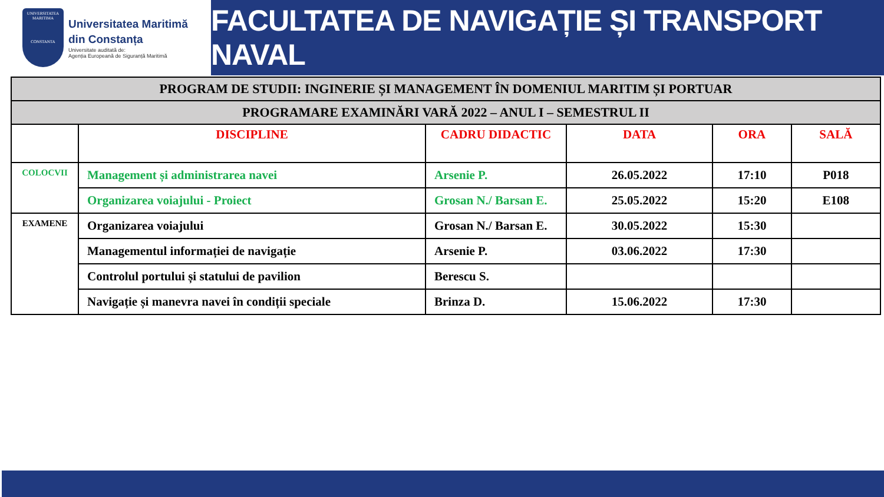UNIVERSITATEA MARITIMA
CONSTANTA
Universitatea Maritimă
din Constanța
Universitate auditată de:
Agenția Europeană de Siguranță Maritimă
FACULTATEA DE NAVIGAȚIE ȘI TRANSPORT NAVAL
| PROGRAM DE STUDII: INGINERIE ȘI MANAGEMENT ÎN DOMENIUL MARITIM ȘI PORTUAR | | | | | |
| PROGRAMARE EXAMINĂRI VARĂ 2022 – ANUL I – SEMESTRUL II | | | | | |
| | DISCIPLINE | CADRU DIDACTIC | DATA | ORA | SALĂ |
| COLOCVII | Management și administrarea navei | Arsenie P. | 26.05.2022 | 17:10 | P018 |
| | Organizarea voiajului - Proiect | Grosan N./ Barsan E. | 25.05.2022 | 15:20 | E108 |
| EXAMENE | Organizarea voiajului | Grosan N./ Barsan E. | 30.05.2022 | 15:30 | |
| | Managementul informației de navigație | Arsenie P. | 03.06.2022 | 17:30 | |
| | Controlul portului și statului de pavilion | Berescu S. | | | |
| | Navigație și manevra navei în condiții speciale | Brinza D. | 15.06.2022 | 17:30 | |